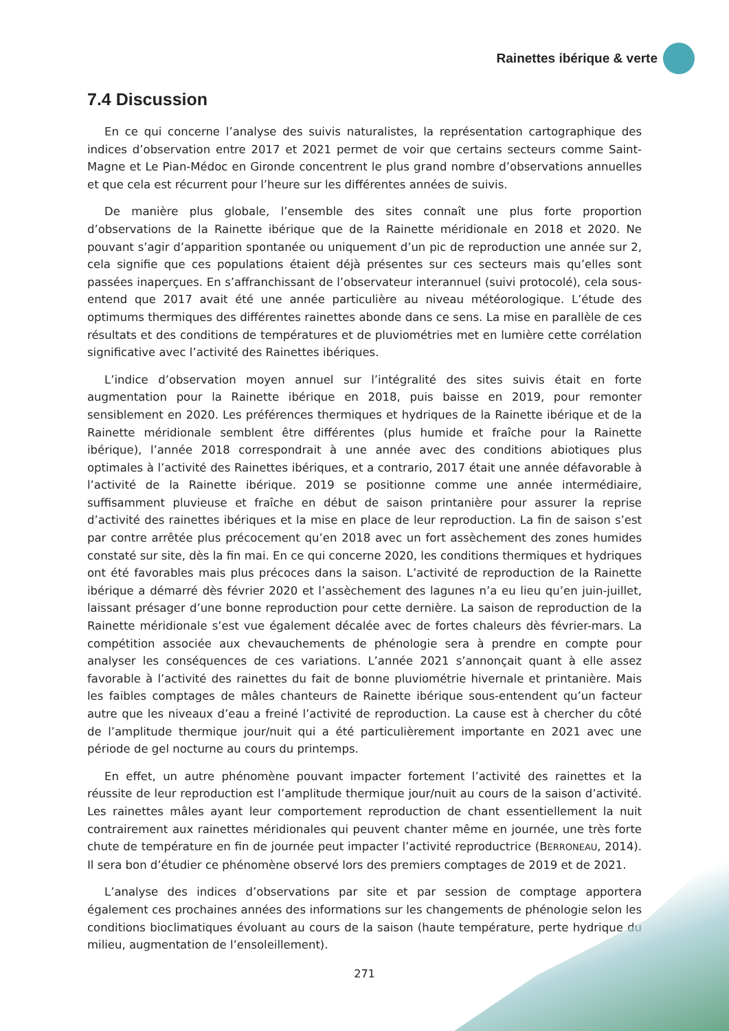Rainettes ibérique & verte
7.4 Discussion
En ce qui concerne l’analyse des suivis naturalistes, la représentation cartographique des indices d’observation entre 2017 et 2021 permet de voir que certains secteurs comme Saint-Magne et Le Pian-Médoc en Gironde concentrent le plus grand nombre d’observations annuelles et que cela est récurrent pour l’heure sur les différentes années de suivis.
De manière plus globale, l’ensemble des sites connaît une plus forte proportion d’observations de la Rainette ibérique que de la Rainette méridionale en 2018 et 2020. Ne pouvant s’agir d’apparition spontanée ou uniquement d’un pic de reproduction une année sur 2, cela signifie que ces populations étaient déjà présentes sur ces secteurs mais qu’elles sont passées inaperçues. En s’affranchissant de l’observateur interannuel (suivi protocolé), cela sous-entend que 2017 avait été une année particulière au niveau météorologique. L’étude des optimums thermiques des différentes rainettes abonde dans ce sens. La mise en parallèle de ces résultats et des conditions de températures et de pluviométries met en lumière cette corrélation significative avec l’activité des Rainettes ibériques.
L’indice d’observation moyen annuel sur l’intégralité des sites suivis était en forte augmentation pour la Rainette ibérique en 2018, puis baisse en 2019, pour remonter sensiblement en 2020. Les préférences thermiques et hydriques de la Rainette ibérique et de la Rainette méridionale semblent être différentes (plus humide et fraîche pour la Rainette ibérique), l’année 2018 correspondrait à une année avec des conditions abiotiques plus optimales à l’activité des Rainettes ibériques, et a contrario, 2017 était une année défavorable à l’activité de la Rainette ibérique. 2019 se positionne comme une année intermédiaire, suffisamment pluvieuse et fraîche en début de saison printanière pour assurer la reprise d’activité des rainettes ibériques et la mise en place de leur reproduction. La fin de saison s’est par contre arrêtée plus précocement qu’en 2018 avec un fort assèchement des zones humides constaté sur site, dès la fin mai. En ce qui concerne 2020, les conditions thermiques et hydriques ont été favorables mais plus précoces dans la saison. L’activité de reproduction de la Rainette ibérique a démarré dès février 2020 et l’assèchement des lagunes n’a eu lieu qu’en juin-juillet, laissant présager d’une bonne reproduction pour cette dernière. La saison de reproduction de la Rainette méridionale s’est vue également décalée avec de fortes chaleurs dès février-mars. La compétition associée aux chevauchements de phénologie sera à prendre en compte pour analyser les conséquences de ces variations. L’année 2021 s’annonçait quant à elle assez favorable à l’activité des rainettes du fait de bonne pluviométrie hivernale et printanière. Mais les faibles comptages de mâles chanteurs de Rainette ibérique sous-entendent qu’un facteur autre que les niveaux d’eau a freiné l’activité de reproduction. La cause est à chercher du côté de l’amplitude thermique jour/nuit qui a été particulièrement importante en 2021 avec une période de gel nocturne au cours du printemps.
En effet, un autre phénomène pouvant impacter fortement l’activité des rainettes et la réussite de leur reproduction est l’amplitude thermique jour/nuit au cours de la saison d’activité. Les rainettes mâles ayant leur comportement reproduction de chant essentiellement la nuit contrairement aux rainettes méridionales qui peuvent chanter même en journée, une très forte chute de température en fin de journée peut impacter l’activité reproductrice (BERRONEAU, 2014). Il sera bon d’étudier ce phénomène observé lors des premiers comptages de 2019 et de 2021.
L’analyse des indices d’observations par site et par session de comptage apportera également ces prochaines années des informations sur les changements de phénologie selon les conditions bioclimatiques évoluant au cours de la saison (haute température, perte hydrique du milieu, augmentation de l’ensoleillement).
271